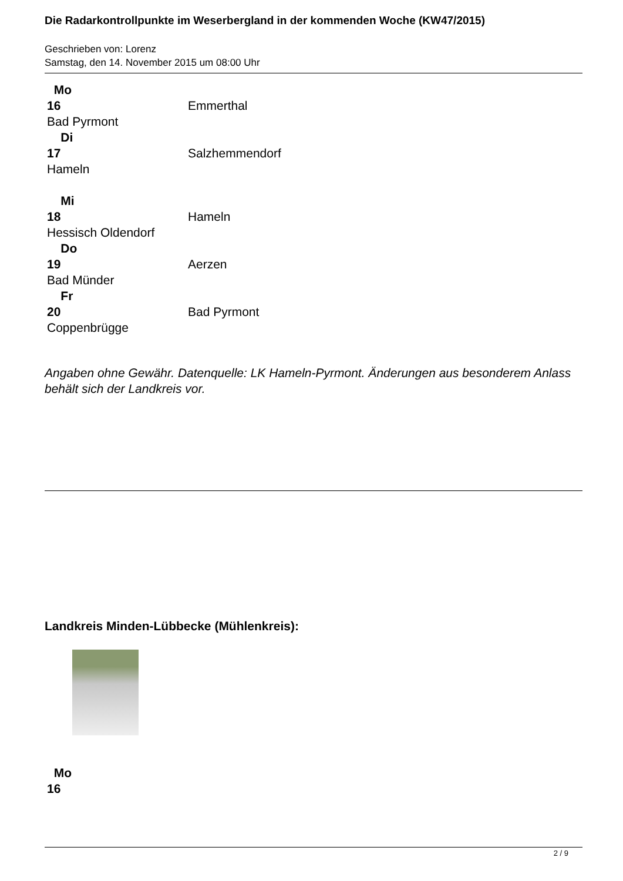Die Radarkontrollpunkte im Weserbergland in der kommenden Woche (KW47/2015)
Geschrieben von: Lorenz
Samstag, den 14. November 2015 um 08:00 Uhr
| Mo 16 Bad Pyrmont | Emmerthal |
| Di 17 Hameln | Salzhemmendorf |
| Mi 18 Hessisch Oldendorf | Hameln |
| Do 19 Bad Münder | Aerzen |
| Fr 20 Coppenbrügge | Bad Pyrmont |
Angaben ohne Gewähr. Datenquelle: LK Hameln-Pyrmont. Änderungen aus besonderem Anlass behält sich der Landkreis vor.
Landkreis Minden-Lübbecke (Mühlenkreis):
| Mo 16 | |
2 / 9